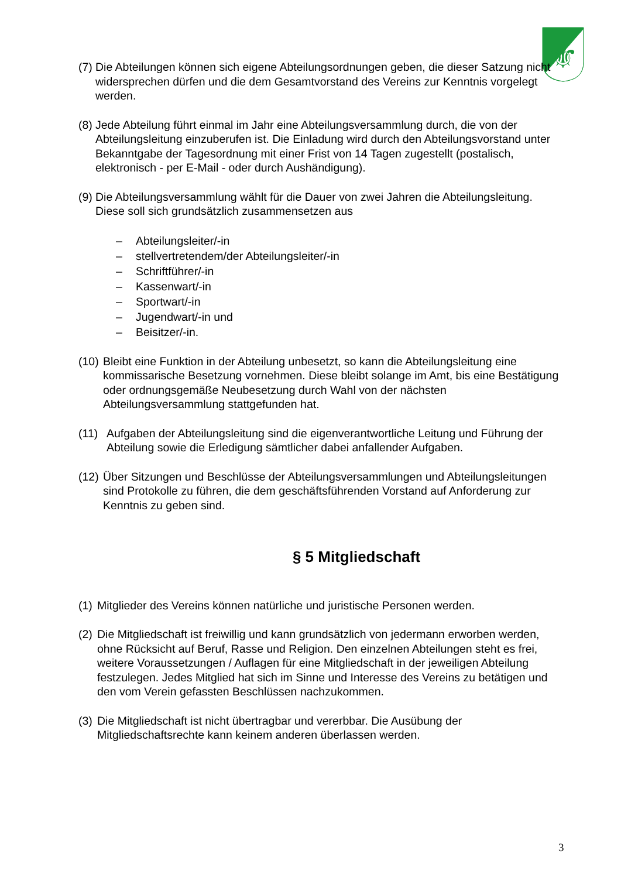⚜
(7) Die Abteilungen können sich eigene Abteilungsordnungen geben, die dieser Satzung nicht widersprechen dürfen und die dem Gesamtvorstand des Vereins zur Kenntnis vorgelegt werden.
(8) Jede Abteilung führt einmal im Jahr eine Abteilungsversammlung durch, die von der Abteilungsleitung einzuberufen ist. Die Einladung wird durch den Abteilungsvorstand unter Bekanntgabe der Tagesordnung mit einer Frist von 14 Tagen zugestellt (postalisch, elektronisch - per E-Mail - oder durch Aushändigung).
(9) Die Abteilungsversammlung wählt für die Dauer von zwei Jahren die Abteilungsleitung. Diese soll sich grundsätzlich zusammensetzen aus
– Abteilungsleiter/-in
– stellvertretendem/der Abteilungsleiter/-in
– Schriftführer/-in
– Kassenwart/-in
– Sportwart/-in
– Jugendwart/-in und
– Beisitzer/-in.
(10) Bleibt eine Funktion in der Abteilung unbesetzt, so kann die Abteilungsleitung eine kommissarische Besetzung vornehmen. Diese bleibt solange im Amt, bis eine Bestätigung oder ordnungsgemäße Neubesetzung durch Wahl von der nächsten Abteilungsversammlung stattgefunden hat.
(11) Aufgaben der Abteilungsleitung sind die eigenverantwortliche Leitung und Führung der Abteilung sowie die Erledigung sämtlicher dabei anfallender Aufgaben.
(12) Über Sitzungen und Beschlüsse der Abteilungsversammlungen und Abteilungsleitungen sind Protokolle zu führen, die dem geschäftsführenden Vorstand auf Anforderung zur Kenntnis zu geben sind.
§ 5 Mitgliedschaft
(1) Mitglieder des Vereins können natürliche und juristische Personen werden.
(2) Die Mitgliedschaft ist freiwillig und kann grundsätzlich von jedermann erworben werden, ohne Rücksicht auf Beruf, Rasse und Religion. Den einzelnen Abteilungen steht es frei, weitere Voraussetzungen / Auflagen für eine Mitgliedschaft in der jeweiligen Abteilung festzulegen. Jedes Mitglied hat sich im Sinne und Interesse des Vereins zu betätigen und den vom Verein gefassten Beschlüssen nachzukommen.
(3) Die Mitgliedschaft ist nicht übertragbar und vererbbar. Die Ausübung der Mitgliedschaftsrechte kann keinem anderen überlassen werden.
3